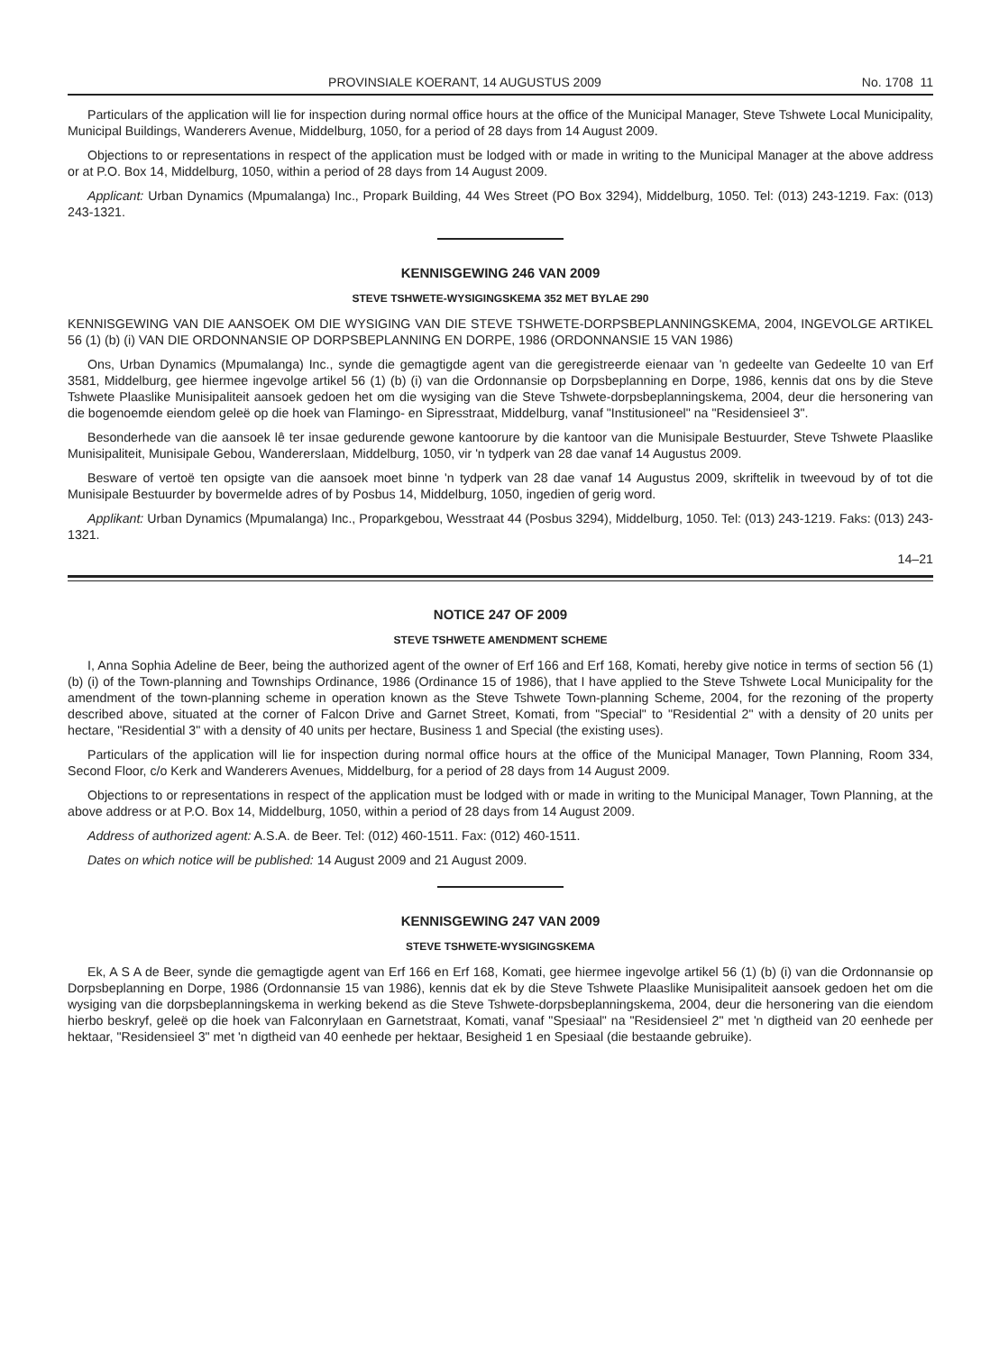PROVINSIALE KOERANT, 14 AUGUSTUS 2009 No. 1708 11
Particulars of the application will lie for inspection during normal office hours at the office of the Municipal Manager, Steve Tshwete Local Municipality, Municipal Buildings, Wanderers Avenue, Middelburg, 1050, for a period of 28 days from 14 August 2009.
Objections to or representations in respect of the application must be lodged with or made in writing to the Municipal Manager at the above address or at P.O. Box 14, Middelburg, 1050, within a period of 28 days from 14 August 2009.
Applicant: Urban Dynamics (Mpumalanga) Inc., Propark Building, 44 Wes Street (PO Box 3294), Middelburg, 1050. Tel: (013) 243-1219. Fax: (013) 243-1321.
KENNISGEWING 246 VAN 2009
STEVE TSHWETE-WYSIGINGSKEMA 352 MET BYLAE 290
KENNISGEWING VAN DIE AANSOEK OM DIE WYSIGING VAN DIE STEVE TSHWETE-DORPSBEPLANNINGSKEMA, 2004, INGEVOLGE ARTIKEL 56 (1) (b) (i) VAN DIE ORDONNANSIE OP DORPSBEPLANNING EN DORPE, 1986 (ORDONNANSIE 15 VAN 1986)
Ons, Urban Dynamics (Mpumalanga) Inc., synde die gemagtigde agent van die geregistreerde eienaar van 'n gedeelte van Gedeelte 10 van Erf 3581, Middelburg, gee hiermee ingevolge artikel 56 (1) (b) (i) van die Ordonnansie op Dorpsbeplanning en Dorpe, 1986, kennis dat ons by die Steve Tshwete Plaaslike Munisipaliteit aansoek gedoen het om die wysiging van die Steve Tshwete-dorpsbeplanningskema, 2004, deur die hersonering van die bogenoemde eiendom geleë op die hoek van Flamingo- en Sipresstraat, Middelburg, vanaf "Institusioneel" na "Residensieel 3".
Besonderhede van die aansoek lê ter insae gedurende gewone kantoorure by die kantoor van die Munisipale Bestuurder, Steve Tshwete Plaaslike Munisipaliteit, Munisipale Gebou, Wandererslaan, Middelburg, 1050, vir 'n tydperk van 28 dae vanaf 14 Augustus 2009.
Besware of vertoë ten opsigte van die aansoek moet binne 'n tydperk van 28 dae vanaf 14 Augustus 2009, skriftelik in tweevoud by of tot die Munisipale Bestuurder by bovermelde adres of by Posbus 14, Middelburg, 1050, ingedien of gerig word.
Applikant: Urban Dynamics (Mpumalanga) Inc., Proparkgebou, Wesstraat 44 (Posbus 3294), Middelburg, 1050. Tel: (013) 243-1219. Faks: (013) 243-1321.
14–21
NOTICE 247 OF 2009
STEVE TSHWETE AMENDMENT SCHEME
I, Anna Sophia Adeline de Beer, being the authorized agent of the owner of Erf 166 and Erf 168, Komati, hereby give notice in terms of section 56 (1) (b) (i) of the Town-planning and Townships Ordinance, 1986 (Ordinance 15 of 1986), that I have applied to the Steve Tshwete Local Municipality for the amendment of the town-planning scheme in operation known as the Steve Tshwete Town-planning Scheme, 2004, for the rezoning of the property described above, situated at the corner of Falcon Drive and Garnet Street, Komati, from "Special" to "Residential 2" with a density of 20 units per hectare, "Residential 3" with a density of 40 units per hectare, Business 1 and Special (the existing uses).
Particulars of the application will lie for inspection during normal office hours at the office of the Municipal Manager, Town Planning, Room 334, Second Floor, c/o Kerk and Wanderers Avenues, Middelburg, for a period of 28 days from 14 August 2009.
Objections to or representations in respect of the application must be lodged with or made in writing to the Municipal Manager, Town Planning, at the above address or at P.O. Box 14, Middelburg, 1050, within a period of 28 days from 14 August 2009.
Address of authorized agent: A.S.A. de Beer. Tel: (012) 460-1511. Fax: (012) 460-1511.
Dates on which notice will be published: 14 August 2009 and 21 August 2009.
KENNISGEWING 247 VAN 2009
STEVE TSHWETE-WYSIGINGSKEMA
Ek, A S A de Beer, synde die gemagtigde agent van Erf 166 en Erf 168, Komati, gee hiermee ingevolge artikel 56 (1) (b) (i) van die Ordonnansie op Dorpsbeplanning en Dorpe, 1986 (Ordonnansie 15 van 1986), kennis dat ek by die Steve Tshwete Plaaslike Munisipaliteit aansoek gedoen het om die wysiging van die dorpsbeplanningskema in werking bekend as die Steve Tshwete-dorpsbeplanningskema, 2004, deur die hersonering van die eiendom hierbo beskryf, geleë op die hoek van Falconrylaan en Garnetstraat, Komati, vanaf "Spesiaal" na "Residensieel 2" met 'n digtheid van 20 eenhede per hektaar, "Residensieel 3" met 'n digtheid van 40 eenhede per hektaar, Besigheid 1 en Spesiaal (die bestaande gebruike).